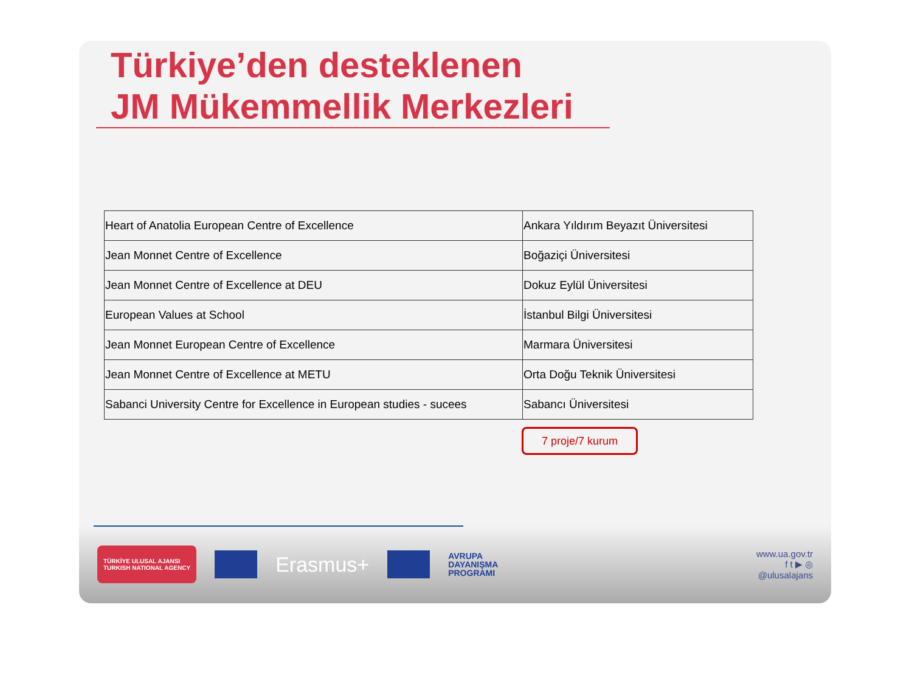Türkiye’den desteklenen
JM Mükemmellik Merkezleri
| Heart of Anatolia European Centre of Excellence | Ankara Yıldırım Beyazıt Üniversitesi |
| Jean Monnet Centre of Excellence | Boğaziçi Üniversitesi |
| Jean Monnet Centre of Excellence at DEU | Dokuz Eylül Üniversitesi |
| European Values at School | İstanbul Bilgi Üniversitesi |
| Jean Monnet European Centre of Excellence | Marmara Üniversitesi |
| Jean Monnet Centre of Excellence at METU | Orta Doğu Teknik Üniversitesi |
| Sabanci University Centre for Excellence in European studies - sucees | Sabancı Üniversitesi |
7 proje/7 kurum
TÜRKİYE ULUSAL AJANSI
TURKISH NATIONAL AGENCY
Erasmus+
AVRUPA
DAYANIŞMA
PROGRAMI
www.ua.gov.tr
f t ▶ ◎
@ulusalajans